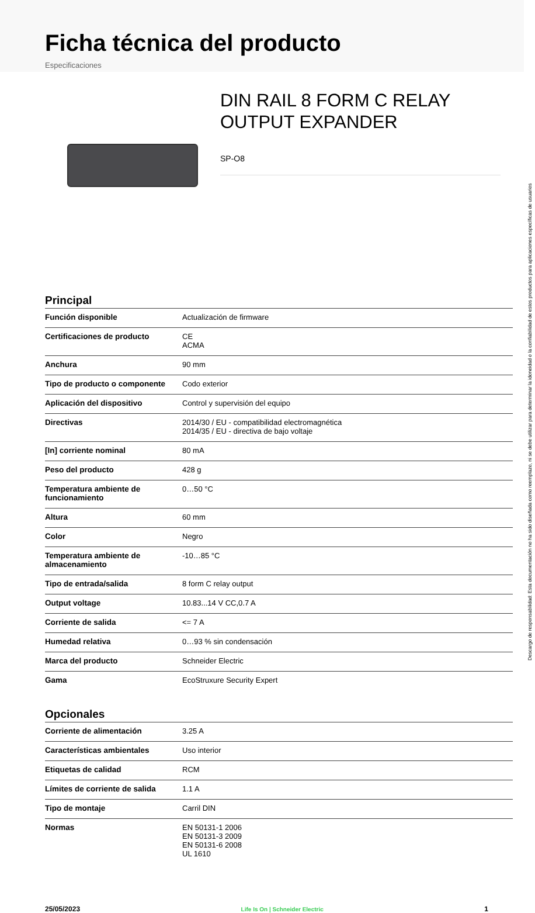Ficha técnica del producto
Especificaciones
DIN RAIL 8 FORM C RELAY OUTPUT EXPANDER
SP-O8
Principal
| Función disponible | Actualización de firmware |
| Certificaciones de producto | CE ACMA |
| Anchura | 90 mm |
| Tipo de producto o componente | Codo exterior |
| Aplicación del dispositivo | Control y supervisión del equipo |
| Directivas | 2014/30 / EU - compatibilidad electromagnética 2014/35 / EU - directiva de bajo voltaje |
| [In] corriente nominal | 80 mA |
| Peso del producto | 428 g |
| Temperatura ambiente de funcionamiento | 0…50 °C |
| Altura | 60 mm |
| Color | Negro |
| Temperatura ambiente de almacenamiento | -10…85 °C |
| Tipo de entrada/salida | 8 form C relay output |
| Output voltage | 10.83...14 V CC,0.7 A |
| Corriente de salida | <= 7 A |
| Humedad relativa | 0…93 % sin condensación |
| Marca del producto | Schneider Electric |
| Gama | EcoStruxure Security Expert |
Opcionales
| Corriente de alimentación | 3.25 A |
| Características ambientales | Uso interior |
| Etiquetas de calidad | RCM |
| Límites de corriente de salida | 1.1 A |
| Tipo de montaje | Carril DIN |
| Normas | EN 50131-1 2006 EN 50131-3 2009 EN 50131-6 2008 UL 1610 |
25/05/2023 Life Is On | Schneider Electric 1
Descargo de responsabilidad: Esta documentación no ha sido diseñada como reemplazo, ni se debe utilizar para determinar la idoneidad o la confiabilidad de estos productos para aplicaciones específicas de usuarios